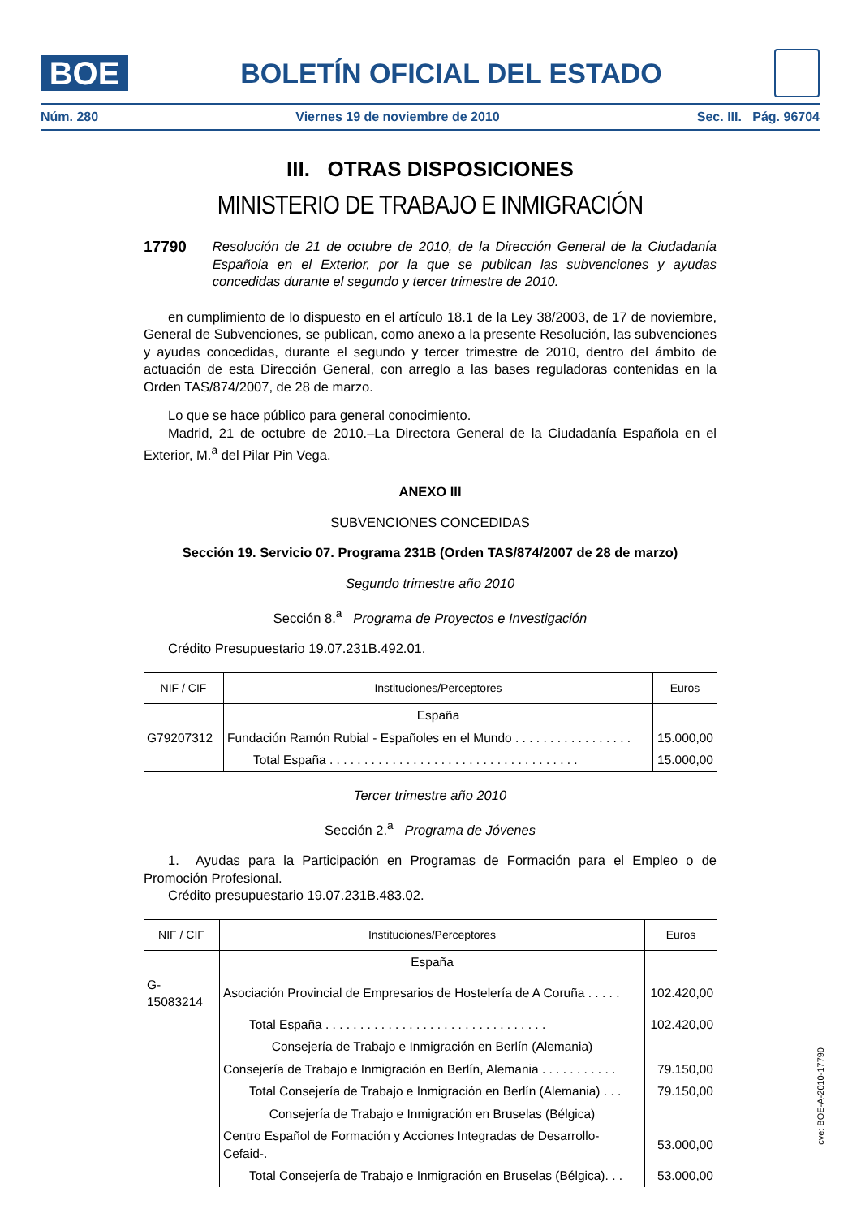BOE
BOLETÍN OFICIAL DEL ESTADO
Núm. 280 Viernes 19 de noviembre de 2010 Sec. III. Pág. 96704
III. OTRAS DISPOSICIONES
MINISTERIO DE TRABAJO E INMIGRACIÓN
17790 Resolución de 21 de octubre de 2010, de la Dirección General de la Ciudadanía Española en el Exterior, por la que se publican las subvenciones y ayudas concedidas durante el segundo y tercer trimestre de 2010.
en cumplimiento de lo dispuesto en el artículo 18.1 de la Ley 38/2003, de 17 de noviembre, General de Subvenciones, se publican, como anexo a la presente Resolución, las subvenciones y ayudas concedidas, durante el segundo y tercer trimestre de 2010, dentro del ámbito de actuación de esta Dirección General, con arreglo a las bases reguladoras contenidas en la Orden TAS/874/2007, de 28 de marzo.
Lo que se hace público para general conocimiento.
Madrid, 21 de octubre de 2010.–La Directora General de la Ciudadanía Española en el Exterior, M.<sup>a</sup> del Pilar Pin Vega.
ANEXO III
SUBVENCIONES CONCEDIDAS
Sección 19. Servicio 07. Programa 231B (Orden TAS/874/2007 de 28 de marzo)
Segundo trimestre año 2010
Sección 8.<sup>a</sup> Programa de Proyectos e Investigación
Crédito Presupuestario 19.07.231B.492.01.
| NIF / CIF | Instituciones/Perceptores | Euros |
| --- | --- | --- |
| | España | |
| G79207312 | Fundación Ramón Rubial - Españoles en el Mundo . . . . . . . . . . . . . . . . . | 15.000,00 |
| | Total España . . . . . . . . . . . . . . . . . . . . . . . . . . . . . . . . . . . . | 15.000,00 |
Tercer trimestre año 2010
Sección 2.<sup>a</sup> Programa de Jóvenes
1. Ayudas para la Participación en Programas de Formación para el Empleo o de Promoción Profesional.
Crédito presupuestario 19.07.231B.483.02.
| NIF / CIF | Instituciones/Perceptores | Euros |
| --- | --- | --- |
| | España | |
| G-15083214 | Asociación Provincial de Empresarios de Hostelería de A Coruña . . . . . | 102.420,00 |
| | Total España . . . . . . . . . . . . . . . . . . . . . . . . . . . . . . . . | 102.420,00 |
| | Consejería de Trabajo e Inmigración en Berlín (Alemania) | |
| | Consejería de Trabajo e Inmigración en Berlín, Alemania . . . . . . . . . . . | 79.150,00 |
| | Total Consejería de Trabajo e Inmigración en Berlín (Alemania) . . . | 79.150,00 |
| | Consejería de Trabajo e Inmigración en Bruselas (Bélgica) | |
| | Centro Español de Formación y Acciones Integradas de Desarrollo-Cefaid-. | 53.000,00 |
| | Total Consejería de Trabajo e Inmigración en Bruselas (Bélgica). . . | 53.000,00 |
cve: BOE-A-2010-17790